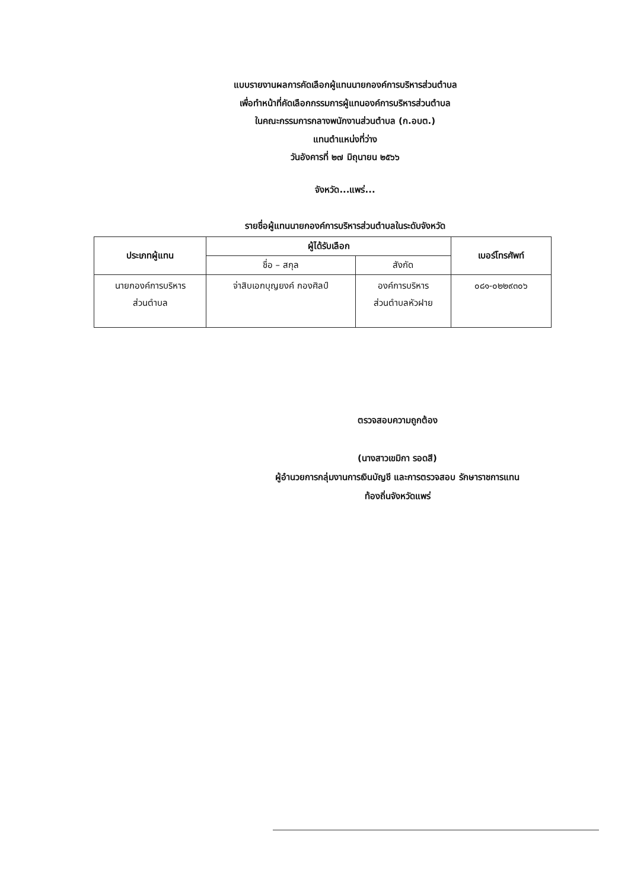แบบรายงานผลการคัดเลือกผู้แทนนายกองค์การบริหารส่วนตำบล
เพื่อทำหน้าที่คัดเลือกกรรมการผู้แทนองค์การบริหารส่วนตำบล
ในคณะกรรมการกลางพนักงานส่วนตำบล (ก.อบต.)
แทนตำแหน่งที่ว่าง
วันอังคารที่ ๒๗ มิถุนายน ๒๕๖๖
จังหวัด...แพร่...
รายชื่อผู้แทนนายกองค์การบริหารส่วนตำบลในระดับจังหวัด
| ประเภทผู้แทน | ผู้ได้รับเลือก | | เบอร์โทรศัพท์ |
| --- | --- | --- | --- |
| | ชื่อ – สกุล | สังกัด | |
| นายกองค์การบริหาร ส่วนตำบล | จ่าสิบเอกบุญยงค์ กองศิลป์ | องค์การบริหาร ส่วนตำบลหัวฝาย | ๐๘๑-๐๒๒๙๓๐๖ |
ตรวจสอบความถูกต้อง
(นางสาวเขมิกา รอดสี)
ผู้อำนวยการกลุ่มงานการเงินบัญชี และการตรวจสอบ รักษาราชการแทน
ท้องถิ่นจังหวัดแพร่